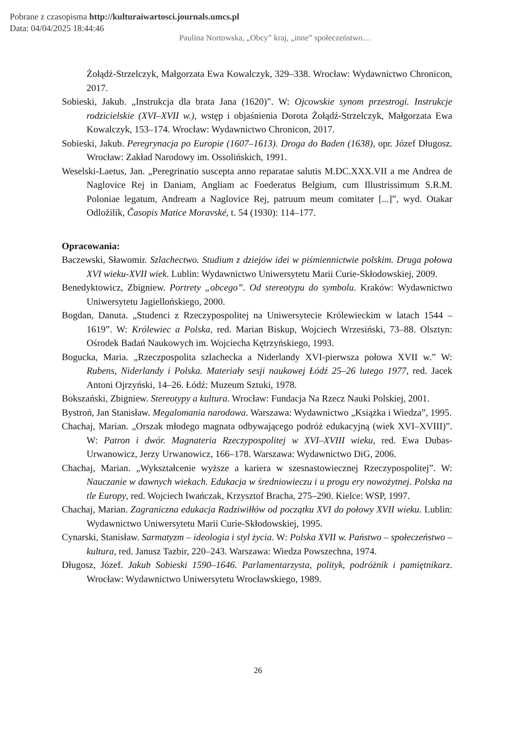Pobrane z czasopisma http://kulturaiwartosci.journals.umcs.pl
Data: 04/04/2025 18:44:46
Paulina Nortowska, „Obcy” kraj, „inne” społeczeństwo…
Żołądź-Strzelczyk, Małgorzata Ewa Kowalczyk, 329–338. Wrocław: Wydawnictwo Chronicon, 2017.
Sobieski, Jakub. „Instrukcja dla brata Jana (1620)”. W: Ojcowskie synom przestrogi. Instrukcje rodzicielskie (XVI–XVII w.), wstęp i objaśnienia Dorota Żołądź-Strzelczyk, Małgorzata Ewa Kowalczyk, 153–174. Wrocław: Wydawnictwo Chronicon, 2017.
Sobieski, Jakub. Peregrynacja po Europie (1607–1613). Droga do Baden (1638), opr. Józef Długosz. Wrocław: Zakład Narodowy im. Ossolińskich, 1991.
Weselski-Laetus, Jan. „Peregrinatio suscepta anno reparatae salutis M.DC.XXX.VII a me Andrea de Naglovice Rej in Daniam, Angliam ac Foederatus Belgium, cum Illustrissimum S.R.M. Poloniae legatum, Andream a Naglovice Rej, patruum meum comitater [...]”, wyd. Otakar Odložilík, Časopis Matice Moravské, t. 54 (1930): 114–177.
Opracowania:
Baczewski, Sławomir. Szlachectwo. Studium z dziejów idei w piśmiennictwie polskim. Druga połowa XVI wieku-XVII wiek. Lublin: Wydawnictwo Uniwersytetu Marii Curie-Skłodowskiej, 2009.
Benedyktowicz, Zbigniew. Portrety „obcego”. Od stereotypu do symbolu. Kraków: Wydawnictwo Uniwersytetu Jagiellońskiego, 2000.
Bogdan, Danuta. „Studenci z Rzeczypospolitej na Uniwersytecie Królewieckim w latach 1544 –1619”. W: Królewiec a Polska, red. Marian Biskup, Wojciech Wrzesiński, 73–88. Olsztyn: Ośrodek Badań Naukowych im. Wojciecha Kętrzyńskiego, 1993.
Bogucka, Maria. „Rzeczpospolita szlachecka a Niderlandy XVI-pierwsza połowa XVII w.” W: Rubens, Niderlandy i Polska. Materiały sesji naukowej Łódź 25–26 lutego 1977, red. Jacek Antoni Ojrzyński, 14–26. Łódź: Muzeum Sztuki, 1978.
Bokszański, Zbigniew. Stereotypy a kultura. Wrocław: Fundacja Na Rzecz Nauki Polskiej, 2001.
Bystroń, Jan Stanisław. Megalomania narodowa. Warszawa: Wydawnictwo „Książka i Wiedza”, 1995.
Chachaj, Marian. „Orszak młodego magnata odbywającego podróż edukacyjną (wiek XVI–XVIII)”. W: Patron i dwór. Magnateria Rzeczypospolitej w XVI–XVIII wieku, red. Ewa Dubas-Urwanowicz, Jerzy Urwanowicz, 166–178. Warszawa: Wydawnictwo DiG, 2006.
Chachaj, Marian. „Wykształcenie wyższe a kariera w szesnastowiecznej Rzeczypospolitej”. W: Nauczanie w dawnych wiekach. Edukacja w średniowieczu i u progu ery nowożytnej. Polska na tle Europy, red. Wojciech Iwańczak, Krzysztof Bracha, 275–290. Kielce: WSP, 1997.
Chachaj, Marian. Zagraniczna edukacja Radziwiłłów od początku XVI do połowy XVII wieku. Lublin: Wydawnictwo Uniwersytetu Marii Curie-Skłodowskiej, 1995.
Cynarski, Stanisław. Sarmatyzm – ideologia i styl życia. W: Polska XVII w. Państwo – społeczeństwo – kultura, red. Janusz Tazbir, 220–243. Warszawa: Wiedza Powszechna, 1974.
Długosz, Józef. Jakub Sobieski 1590–1646. Parlamentarzysta, polityk, podróżnik i pamiętnikarz. Wrocław: Wydawnictwo Uniwersytetu Wrocławskiego, 1989.
26